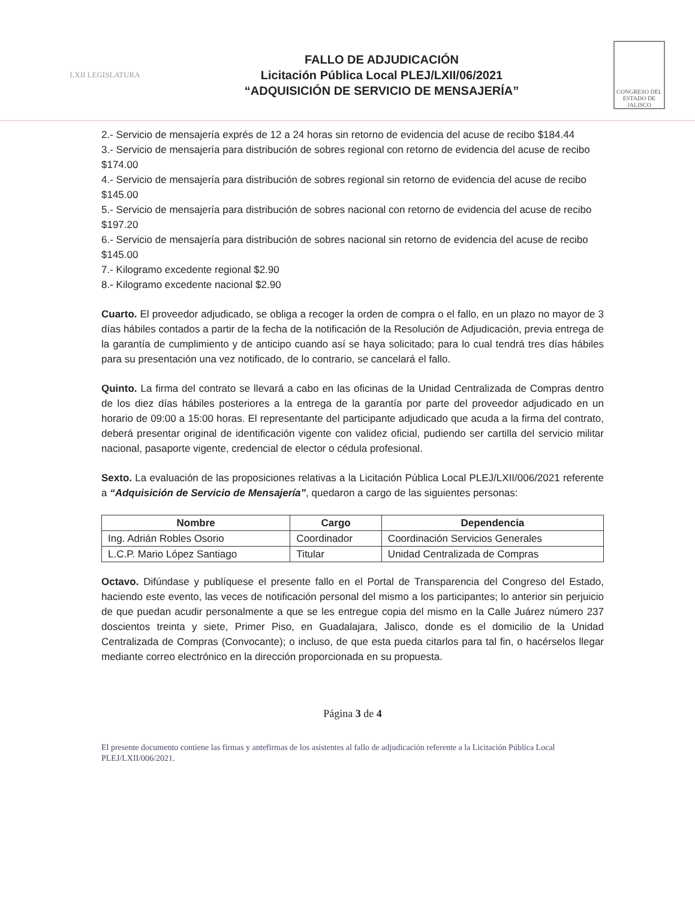LXII LEGISLATURA
FALLO DE ADJUDICACIÓN
Licitación Pública Local PLEJ/LXII/06/2021
“ADQUISICIÓN DE SERVICIO DE MENSAJERÍA”
CONGRESO DEL ESTADO DE JALISCO
2.- Servicio de mensajería exprés de 12 a 24 horas sin retorno de evidencia del acuse de recibo $184.44
3.- Servicio de mensajería para distribución de sobres regional con retorno de evidencia del acuse de recibo $174.00
4.- Servicio de mensajería para distribución de sobres regional sin retorno de evidencia del acuse de recibo $145.00
5.- Servicio de mensajería para distribución de sobres nacional con retorno de evidencia del acuse de recibo $197.20
6.- Servicio de mensajería para distribución de sobres nacional sin retorno de evidencia del acuse de recibo $145.00
7.- Kilogramo excedente regional $2.90
8.- Kilogramo excedente nacional $2.90
Cuarto. El proveedor adjudicado, se obliga a recoger la orden de compra o el fallo, en un plazo no mayor de 3 días hábiles contados a partir de la fecha de la notificación de la Resolución de Adjudicación, previa entrega de la garantía de cumplimiento y de anticipo cuando así se haya solicitado; para lo cual tendrá tres días hábiles para su presentación una vez notificado, de lo contrario, se cancelará el fallo.
Quinto. La firma del contrato se llevará a cabo en las oficinas de la Unidad Centralizada de Compras dentro de los diez días hábiles posteriores a la entrega de la garantía por parte del proveedor adjudicado en un horario de 09:00 a 15:00 horas. El representante del participante adjudicado que acuda a la firma del contrato, deberá presentar original de identificación vigente con validez oficial, pudiendo ser cartilla del servicio militar nacional, pasaporte vigente, credencial de elector o cédula profesional.
Sexto. La evaluación de las proposiciones relativas a la Licitación Pública Local PLEJ/LXII/006/2021 referente a “Adquisición de Servicio de Mensajería”, quedaron a cargo de las siguientes personas:
| Nombre | Cargo | Dependencia |
| --- | --- | --- |
| Ing. Adrián Robles Osorio | Coordinador | Coordinación Servicios Generales |
| L.C.P. Mario López Santiago | Titular | Unidad Centralizada de Compras |
Octavo. Difúndase y publíquese el presente fallo en el Portal de Transparencia del Congreso del Estado, haciendo este evento, las veces de notificación personal del mismo a los participantes; lo anterior sin perjuicio de que puedan acudir personalmente a que se les entregue copia del mismo en la Calle Juárez número 237 doscientos treinta y siete, Primer Piso, en Guadalajara, Jalisco, donde es el domicilio de la Unidad Centralizada de Compras (Convocante); o incluso, de que esta pueda citarlos para tal fin, o hacérselos llegar mediante correo electrónico en la dirección proporcionada en su propuesta.
Página 3 de 4
El presente documento contiene las firmas y antefirmas de los asistentes al fallo de adjudicación referente a la Licitación Pública Local PLEJ/LXII/006/2021.